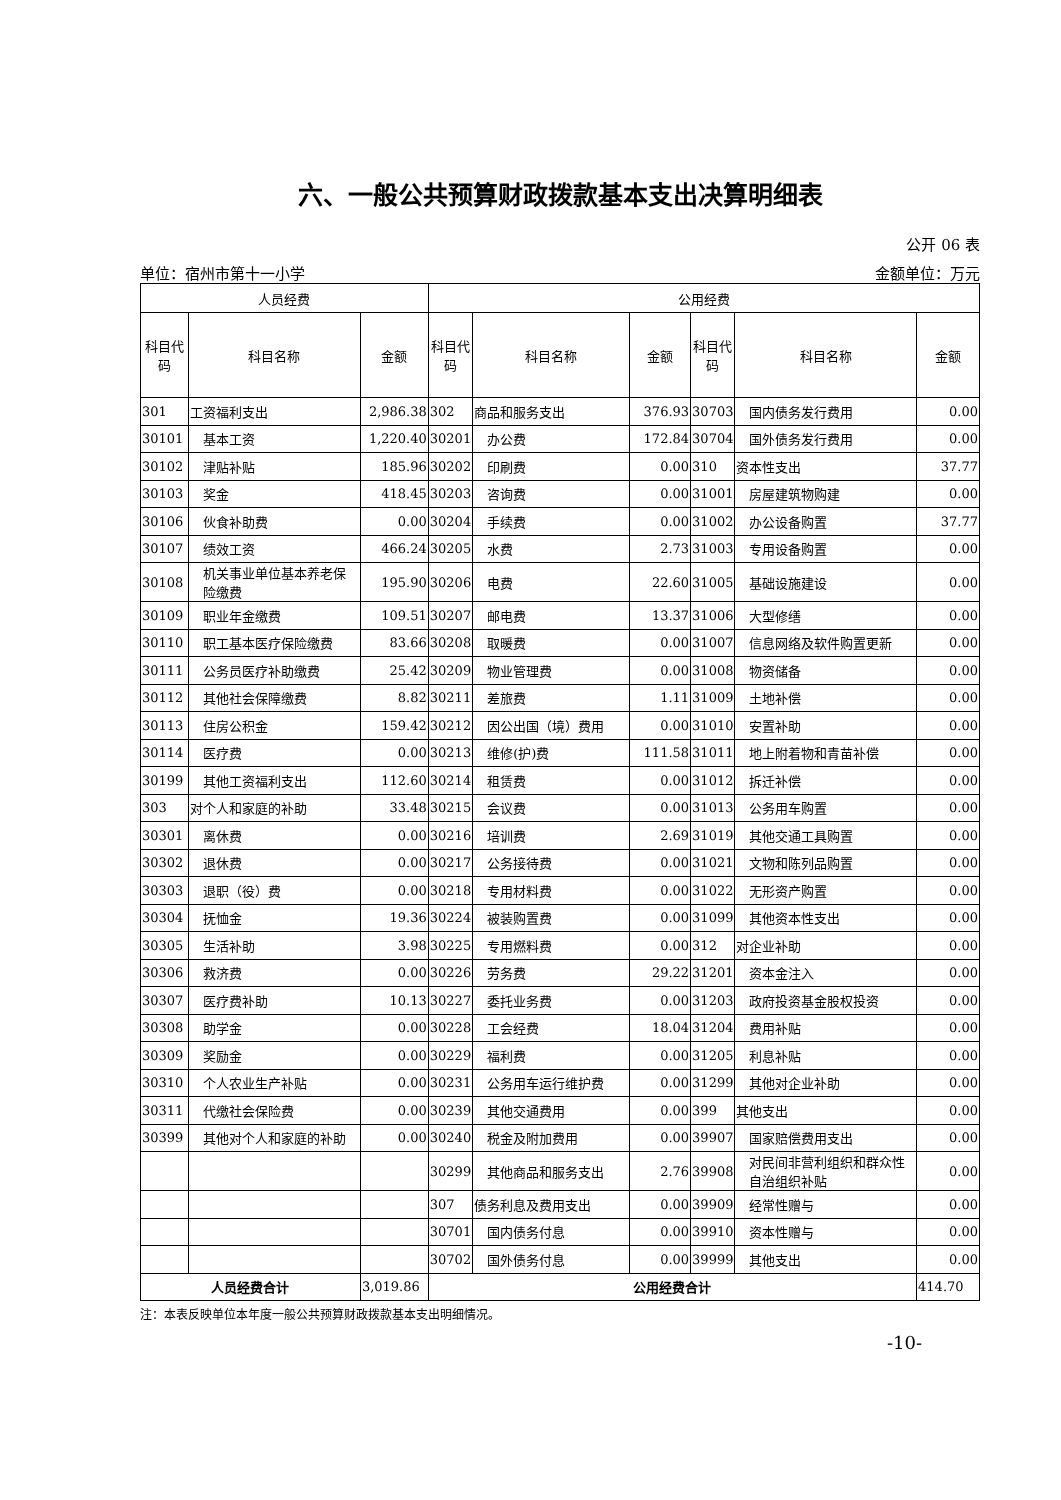六、一般公共预算财政拨款基本支出决算明细表
公开 06 表
单位：宿州市第十一小学 金额单位：万元
| 人员经费 | | | 公用经费 | | | | | |
| --- | --- | --- | --- | --- | --- | --- | --- | --- |
| 科目代码 | 科目名称 | 金额 | 科目代码 | 科目名称 | 金额 | 科目代码 | 科目名称 | 金额 |
| 301 | 工资福利支出 | 2,986.38 | 302 | 商品和服务支出 | 376.93 | 30703 | 国内债务发行费用 | 0.00 |
| 30101 | 基本工资 | 1,220.40 | 30201 | 办公费 | 172.84 | 30704 | 国外债务发行费用 | 0.00 |
| 30102 | 津贴补贴 | 185.96 | 30202 | 印刷费 | 0.00 | 310 | 资本性支出 | 37.77 |
| 30103 | 奖金 | 418.45 | 30203 | 咨询费 | 0.00 | 31001 | 房屋建筑物购建 | 0.00 |
| 30106 | 伙食补助费 | 0.00 | 30204 | 手续费 | 0.00 | 31002 | 办公设备购置 | 37.77 |
| 30107 | 绩效工资 | 466.24 | 30205 | 水费 | 2.73 | 31003 | 专用设备购置 | 0.00 |
| 30108 | 机关事业单位基本养老保险缴费 | 195.90 | 30206 | 电费 | 22.60 | 31005 | 基础设施建设 | 0.00 |
| 30109 | 职业年金缴费 | 109.51 | 30207 | 邮电费 | 13.37 | 31006 | 大型修缮 | 0.00 |
| 30110 | 职工基本医疗保险缴费 | 83.66 | 30208 | 取暖费 | 0.00 | 31007 | 信息网络及软件购置更新 | 0.00 |
| 30111 | 公务员医疗补助缴费 | 25.42 | 30209 | 物业管理费 | 0.00 | 31008 | 物资储备 | 0.00 |
| 30112 | 其他社会保障缴费 | 8.82 | 30211 | 差旅费 | 1.11 | 31009 | 土地补偿 | 0.00 |
| 30113 | 住房公积金 | 159.42 | 30212 | 因公出国（境）费用 | 0.00 | 31010 | 安置补助 | 0.00 |
| 30114 | 医疗费 | 0.00 | 30213 | 维修(护)费 | 111.58 | 31011 | 地上附着物和青苗补偿 | 0.00 |
| 30199 | 其他工资福利支出 | 112.60 | 30214 | 租赁费 | 0.00 | 31012 | 拆迁补偿 | 0.00 |
| 303 | 对个人和家庭的补助 | 33.48 | 30215 | 会议费 | 0.00 | 31013 | 公务用车购置 | 0.00 |
| 30301 | 离休费 | 0.00 | 30216 | 培训费 | 2.69 | 31019 | 其他交通工具购置 | 0.00 |
| 30302 | 退休费 | 0.00 | 30217 | 公务接待费 | 0.00 | 31021 | 文物和陈列品购置 | 0.00 |
| 30303 | 退职（役）费 | 0.00 | 30218 | 专用材料费 | 0.00 | 31022 | 无形资产购置 | 0.00 |
| 30304 | 抚恤金 | 19.36 | 30224 | 被装购置费 | 0.00 | 31099 | 其他资本性支出 | 0.00 |
| 30305 | 生活补助 | 3.98 | 30225 | 专用燃料费 | 0.00 | 312 | 对企业补助 | 0.00 |
| 30306 | 救济费 | 0.00 | 30226 | 劳务费 | 29.22 | 31201 | 资本金注入 | 0.00 |
| 30307 | 医疗费补助 | 10.13 | 30227 | 委托业务费 | 0.00 | 31203 | 政府投资基金股权投资 | 0.00 |
| 30308 | 助学金 | 0.00 | 30228 | 工会经费 | 18.04 | 31204 | 费用补贴 | 0.00 |
| 30309 | 奖励金 | 0.00 | 30229 | 福利费 | 0.00 | 31205 | 利息补贴 | 0.00 |
| 30310 | 个人农业生产补贴 | 0.00 | 30231 | 公务用车运行维护费 | 0.00 | 31299 | 其他对企业补助 | 0.00 |
| 30311 | 代缴社会保险费 | 0.00 | 30239 | 其他交通费用 | 0.00 | 399 | 其他支出 | 0.00 |
| 30399 | 其他对个人和家庭的补助 | 0.00 | 30240 | 税金及附加费用 | 0.00 | 39907 | 国家赔偿费用支出 | 0.00 |
| | | | 30299 | 其他商品和服务支出 | 2.76 | 39908 | 对民间非营利组织和群众性自治组织补贴 | 0.00 |
| | | | 307 | 债务利息及费用支出 | 0.00 | 39909 | 经常性赠与 | 0.00 |
| | | | 30701 | 国内债务付息 | 0.00 | 39910 | 资本性赠与 | 0.00 |
| | | | 30702 | 国外债务付息 | 0.00 | 39999 | 其他支出 | 0.00 |
| 人员经费合计 | | 3,019.86 | 公用经费合计 | | | | | 414.70 |
注：本表反映单位本年度一般公共预算财政拨款基本支出明细情况。
-10-